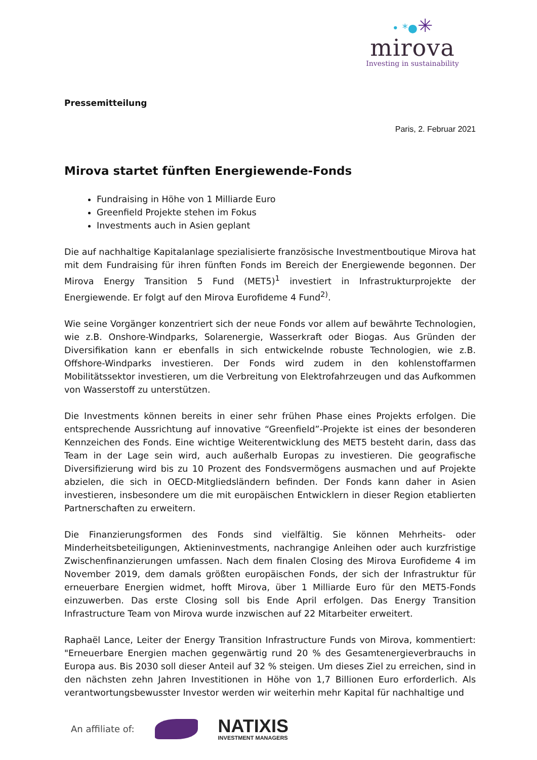• *●✳
mirova
Investing in sustainability
Pressemitteilung
Paris, 2. Februar 2021
Mirova startet fünften Energiewende-Fonds
Fundraising in Höhe von 1 Milliarde Euro
Greenfield Projekte stehen im Fokus
Investments auch in Asien geplant
Die auf nachhaltige Kapitalanlage spezialisierte französische Investmentboutique Mirova hat mit dem Fundraising für ihren fünften Fonds im Bereich der Energiewende begonnen. Der Mirova Energy Transition 5 Fund (MET5)<sup>1</sup> investiert in Infrastrukturprojekte der Energiewende. Er folgt auf den Mirova Eurofideme 4 Fund<sup>2)</sup>.
Wie seine Vorgänger konzentriert sich der neue Fonds vor allem auf bewährte Technologien, wie z.B. Onshore-Windparks, Solarenergie, Wasserkraft oder Biogas. Aus Gründen der Diversifikation kann er ebenfalls in sich entwickelnde robuste Technologien, wie z.B. Offshore-Windparks investieren. Der Fonds wird zudem in den kohlenstoffarmen Mobilitätssektor investieren, um die Verbreitung von Elektrofahrzeugen und das Aufkommen von Wasserstoff zu unterstützen.
Die Investments können bereits in einer sehr frühen Phase eines Projekts erfolgen. Die entsprechende Aussrichtung auf innovative “Greenfield”-Projekte ist eines der besonderen Kennzeichen des Fonds. Eine wichtige Weiterentwicklung des MET5 besteht darin, dass das Team in der Lage sein wird, auch außerhalb Europas zu investieren. Die geografische Diversifizierung wird bis zu 10 Prozent des Fondsvermögens ausmachen und auf Projekte abzielen, die sich in OECD-Mitgliedsländern befinden. Der Fonds kann daher in Asien investieren, insbesondere um die mit europäischen Entwicklern in dieser Region etablierten Partnerschaften zu erweitern.
Die Finanzierungsformen des Fonds sind vielfältig. Sie können Mehrheits- oder Minderheitsbeteiligungen, Aktieninvestments, nachrangige Anleihen oder auch kurzfristige Zwischenfinanzierungen umfassen. Nach dem finalen Closing des Mirova Eurofideme 4 im November 2019, dem damals größten europäischen Fonds, der sich der Infrastruktur für erneuerbare Energien widmet, hofft Mirova, über 1 Milliarde Euro für den MET5-Fonds einzuwerben. Das erste Closing soll bis Ende April erfolgen. Das Energy Transition Infrastructure Team von Mirova wurde inzwischen auf 22 Mitarbeiter erweitert.
Raphaël Lance, Leiter der Energy Transition Infrastructure Funds von Mirova, kommentiert: "Erneuerbare Energien machen gegenwärtig rund 20 % des Gesamtenergieverbrauchs in Europa aus. Bis 2030 soll dieser Anteil auf 32 % steigen. Um dieses Ziel zu erreichen, sind in den nächsten zehn Jahren Investitionen in Höhe von 1,7 Billionen Euro erforderlich. Als verantwortungsbewusster Investor werden wir weiterhin mehr Kapital für nachhaltige und
An affiliate of:
NATIXIS
INVESTMENT MANAGERS